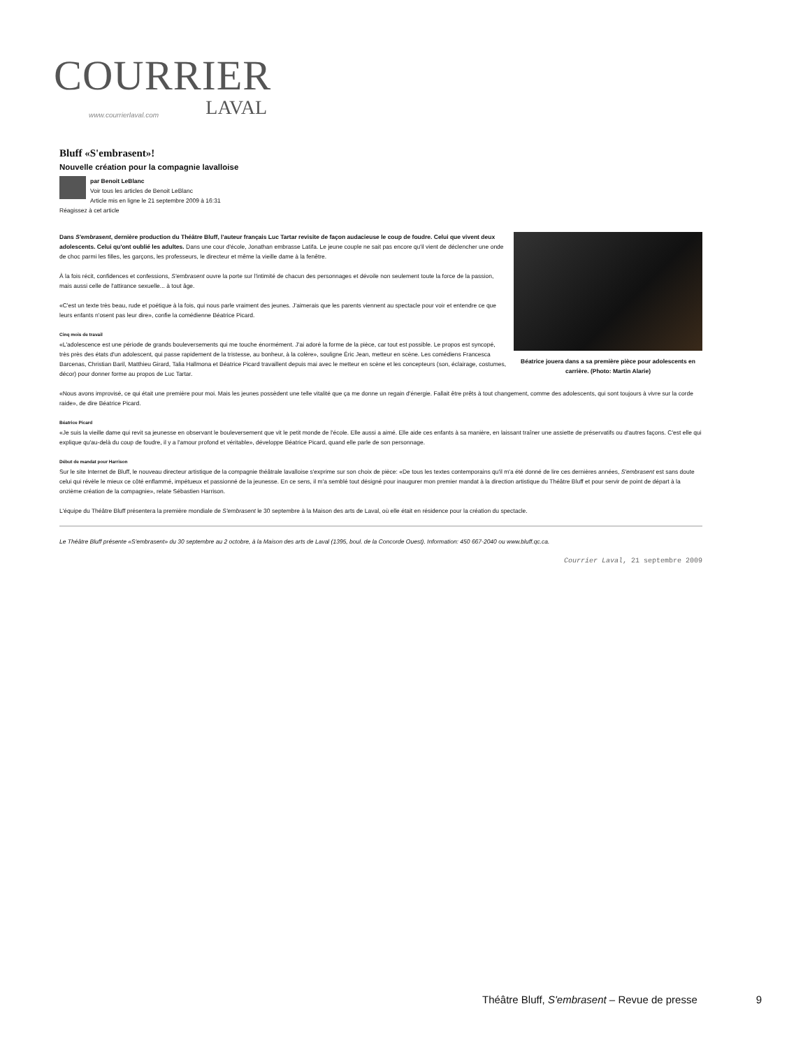COURRIER
www.courrierlaval.com LAVAL
Bluff «S'embrasent»!
Nouvelle création pour la compagnie lavalloise
par Benoit LeBlanc
Voir tous les articles de Benoit LeBlanc
Article mis en ligne le 21 septembre 2009 à 16:31
Réagissez à cet article
Béatrice jouera dans a sa première pièce pour adolescents en carrière. (Photo: Martin Alarie)
Dans S'embrasent, dernière production du Théâtre Bluff, l'auteur français Luc Tartar revisite de façon audacieuse le coup de foudre. Celui que vivent deux adolescents. Celui qu'ont oublié les adultes. Dans une cour d'école, Jonathan embrasse Latifa. Le jeune couple ne sait pas encore qu'il vient de déclencher une onde de choc parmi les filles, les garçons, les professeurs, le directeur et même la vieille dame à la fenêtre.
À la fois récit, confidences et confessions, S'embrasent ouvre la porte sur l'intimité de chacun des personnages et dévoile non seulement toute la force de la passion, mais aussi celle de l'attirance sexuelle... à tout âge.
«C'est un texte très beau, rude et poétique à la fois, qui nous parle vraiment des jeunes. J'aimerais que les parents viennent au spectacle pour voir et entendre ce que leurs enfants n'osent pas leur dire», confie la comédienne Béatrice Picard.
Cinq mois de travail
«L'adolescence est une période de grands bouleversements qui me touche énormément. J'ai adoré la forme de la pièce, car tout est possible. Le propos est syncopé, très près des états d'un adolescent, qui passe rapidement de la tristesse, au bonheur, à la colère», souligne Éric Jean, metteur en scène. Les comédiens Francesca Barcenas, Christian Baril, Matthieu Girard, Talia Hallmona et Béatrice Picard travaillent depuis mai avec le metteur en scène et les concepteurs (son, éclairage, costumes, décor) pour donner forme au propos de Luc Tartar.
«Nous avons improvisé, ce qui était une première pour moi. Mais les jeunes possèdent une telle vitalité que ça me donne un regain d'énergie. Fallait être prêts à tout changement, comme des adolescents, qui sont toujours à vivre sur la corde raide», de dire Béatrice Picard.
Béatrice Picard
«Je suis la vieille dame qui revit sa jeunesse en observant le bouleversement que vit le petit monde de l'école. Elle aussi a aimé. Elle aide ces enfants à sa manière, en laissant traîner une assiette de préservatifs ou d'autres façons. C'est elle qui explique qu'au-delà du coup de foudre, il y a l'amour profond et véritable», développe Béatrice Picard, quand elle parle de son personnage.
Début de mandat pour Harrison
Sur le site Internet de Bluff, le nouveau directeur artistique de la compagnie théâtrale lavalloise s'exprime sur son choix de pièce: «De tous les textes contemporains qu'il m'a été donné de lire ces dernières années, S'embrasent est sans doute celui qui révèle le mieux ce côté enflammé, impétueux et passionné de la jeunesse. En ce sens, il m'a semblé tout désigné pour inaugurer mon premier mandat à la direction artistique du Théâtre Bluff et pour servir de point de départ à la onzième création de la compagnie», relate Sébastien Harrison.
L'équipe du Théâtre Bluff présentera la première mondiale de S'embrasent le 30 septembre à la Maison des arts de Laval, où elle était en résidence pour la création du spectacle.
Le Théâtre Bluff présente «S'embrasent» du 30 septembre au 2 octobre, à la Maison des arts de Laval (1395, boul. de la Concorde Ouest). Information: 450 667-2040 ou www.bluff.qc.ca.
Courrier Laval, 21 septembre 2009
Théâtre Bluff, S'embrasent – Revue de presse 9